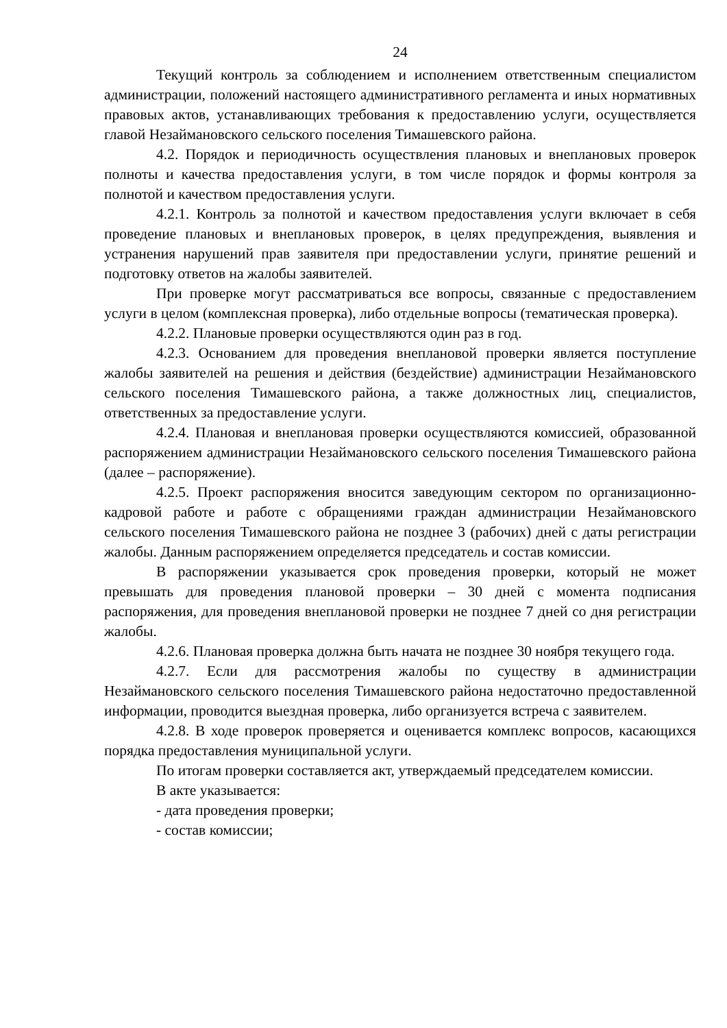24
Текущий контроль за соблюдением и исполнением ответственным специалистом администрации, положений настоящего административного регламента и иных нормативных правовых актов, устанавливающих требования к предоставлению услуги, осуществляется главой Незаймановского сельского поселения Тимашевского района.
4.2. Порядок и периодичность осуществления плановых и внеплановых проверок полноты и качества предоставления услуги, в том числе порядок и формы контроля за полнотой и качеством предоставления услуги.
4.2.1. Контроль за полнотой и качеством предоставления услуги включает в себя проведение плановых и внеплановых проверок, в целях предупреждения, выявления и устранения нарушений прав заявителя при предоставлении услуги, принятие решений и подготовку ответов на жалобы заявителей.
При проверке могут рассматриваться все вопросы, связанные с предоставлением услуги в целом (комплексная проверка), либо отдельные вопросы (тематическая проверка).
4.2.2. Плановые проверки осуществляются один раз в год.
4.2.3. Основанием для проведения внеплановой проверки является поступление жалобы заявителей на решения и действия (бездействие) администрации Незаймановского сельского поселения Тимашевского района, а также должностных лиц, специалистов, ответственных за предоставление услуги.
4.2.4. Плановая и внеплановая проверки осуществляются комиссией, образованной распоряжением администрации Незаймановского сельского поселения Тимашевского района (далее – распоряжение).
4.2.5. Проект распоряжения вносится заведующим сектором по организационно-кадровой работе и работе с обращениями граждан администрации Незаймановского сельского поселения Тимашевского района не позднее 3 (рабочих) дней с даты регистрации жалобы. Данным распоряжением определяется председатель и состав комиссии.
В распоряжении указывается срок проведения проверки, который не может превышать для проведения плановой проверки – 30 дней с момента подписания распоряжения, для проведения внеплановой проверки не позднее 7 дней со дня регистрации жалобы.
4.2.6. Плановая проверка должна быть начата не позднее 30 ноября текущего года.
4.2.7. Если для рассмотрения жалобы по существу в администрации Незаймановского сельского поселения Тимашевского района недостаточно предоставленной информации, проводится выездная проверка, либо организуется встреча с заявителем.
4.2.8. В ходе проверок проверяется и оценивается комплекс вопросов, касающихся порядка предоставления муниципальной услуги.
По итогам проверки составляется акт, утверждаемый председателем комиссии.
В акте указывается:
- дата проведения проверки;
- состав комиссии;